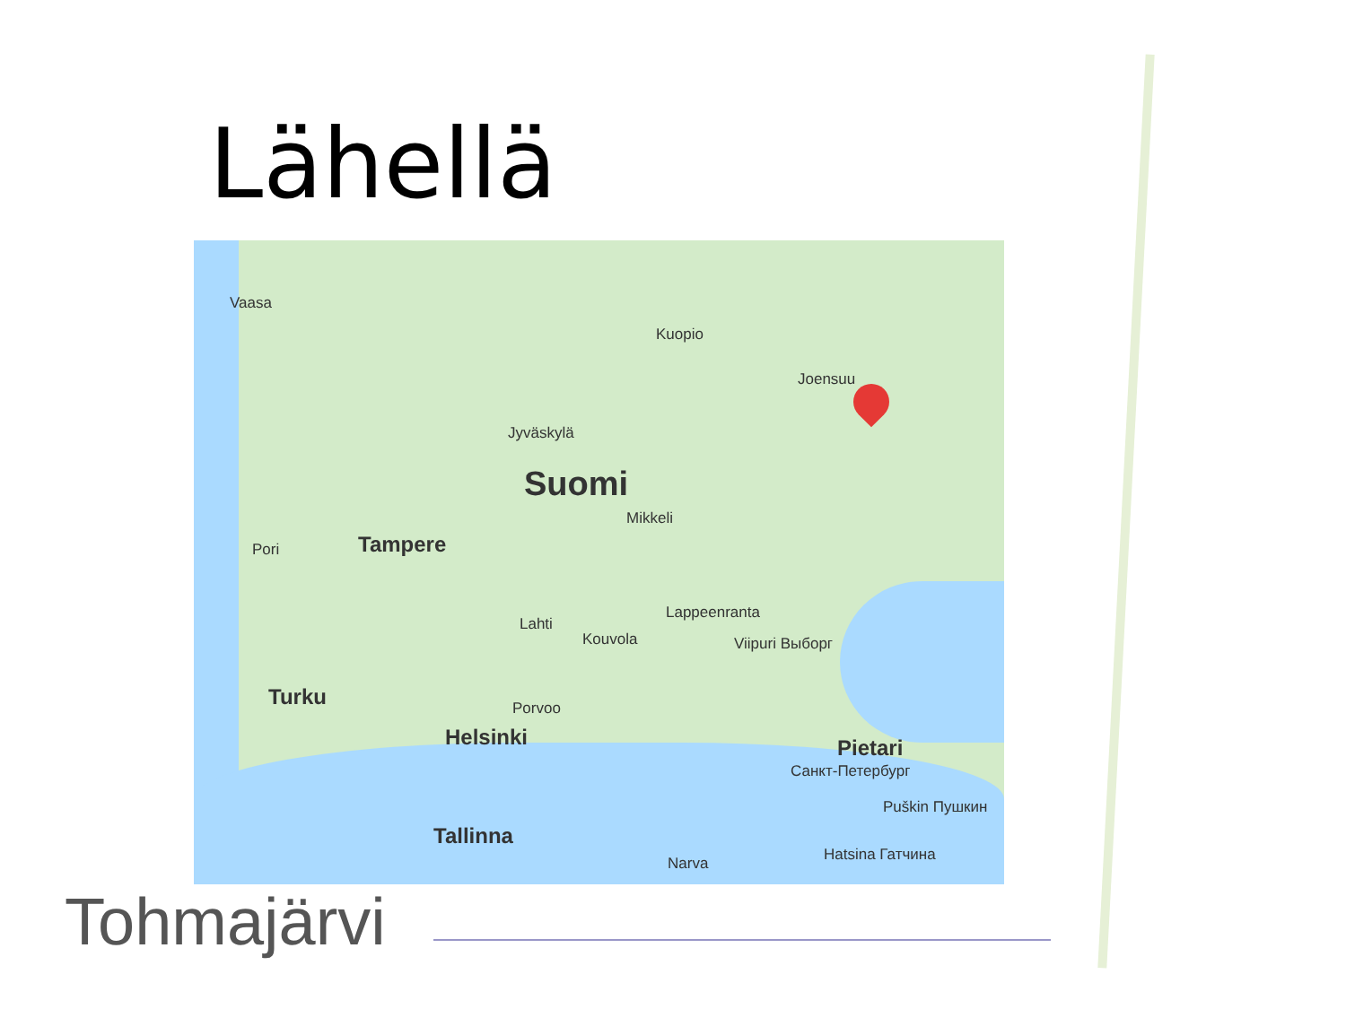Lähellä
Vaasa
Kuopio
Joensuu
Jyväskylä
Suomi
Mikkeli
Pori Tampere
Lappeenranta
Lahti
Kouvola Viipuri Выборг
Turku Porvoo
Helsinki Pietari
Санкт-Петербург
Puškin Пушкин
Tallinna
Narva Hatsina Гатчина
Tohmajärvi